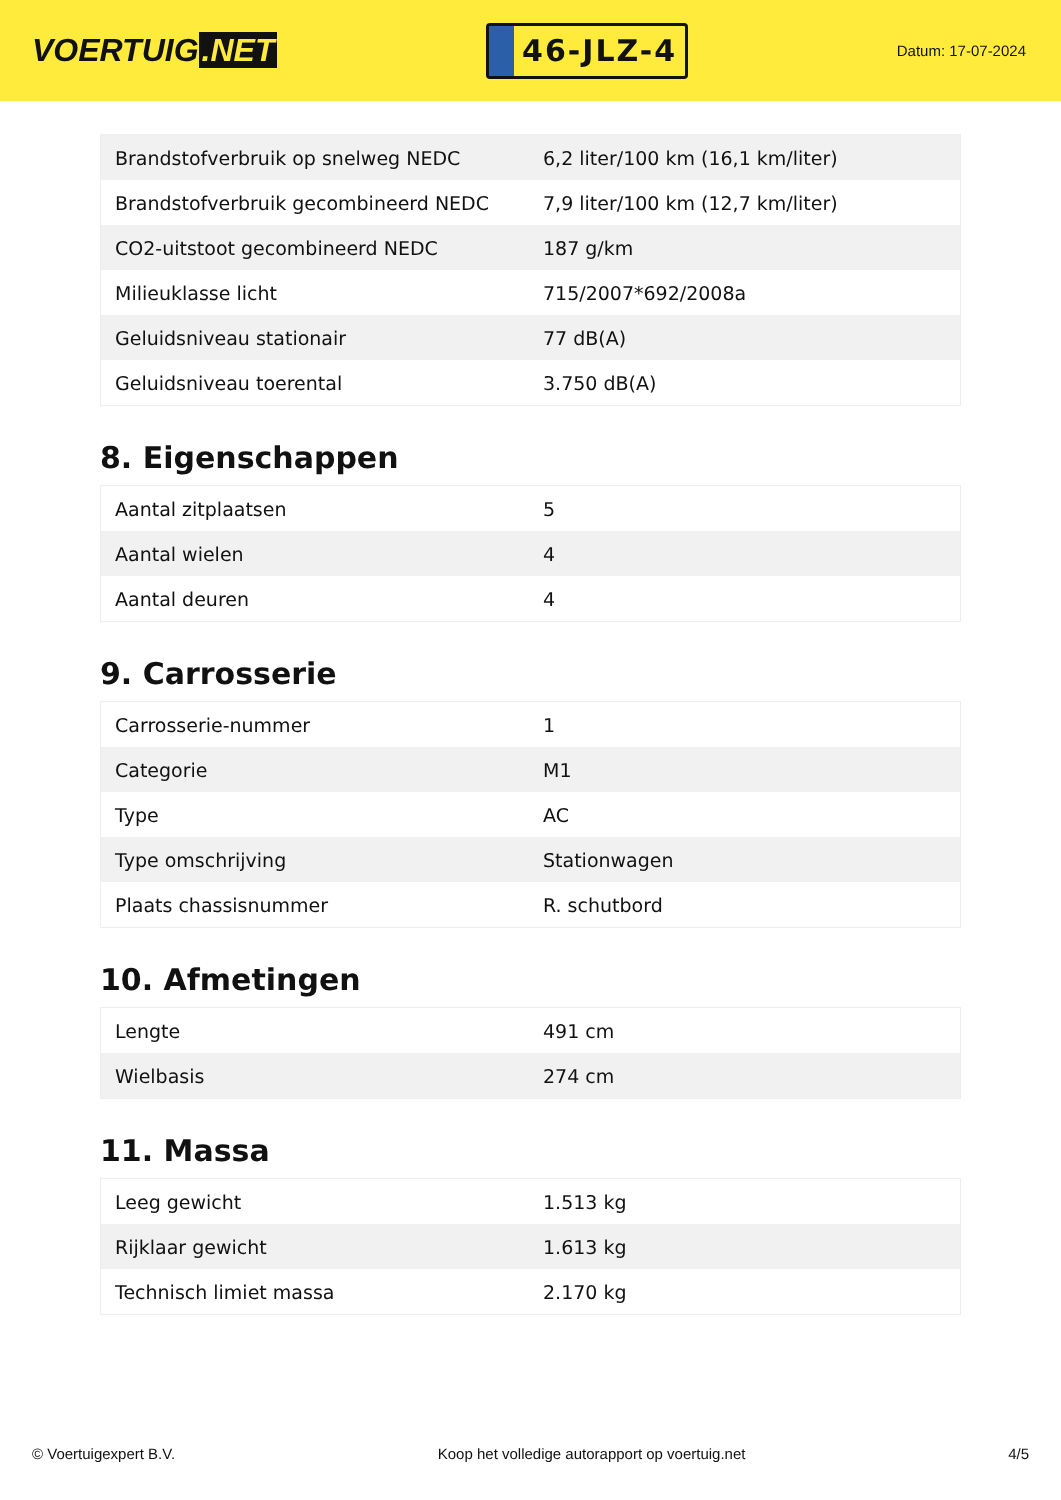VOERTUIG.NET
46-JLZ-4
Datum: 17-07-2024
| Brandstofverbruik op snelweg NEDC | 6,2 liter/100 km (16,1 km/liter) |
| Brandstofverbruik gecombineerd NEDC | 7,9 liter/100 km (12,7 km/liter) |
| CO2-uitstoot gecombineerd NEDC | 187 g/km |
| Milieuklasse licht | 715/2007*692/2008a |
| Geluidsniveau stationair | 77 dB(A) |
| Geluidsniveau toerental | 3.750 dB(A) |
8. Eigenschappen
| Aantal zitplaatsen | 5 |
| Aantal wielen | 4 |
| Aantal deuren | 4 |
9. Carrosserie
| Carrosserie-nummer | 1 |
| Categorie | M1 |
| Type | AC |
| Type omschrijving | Stationwagen |
| Plaats chassisnummer | R. schutbord |
10. Afmetingen
| Lengte | 491 cm |
| Wielbasis | 274 cm |
11. Massa
| Leeg gewicht | 1.513 kg |
| Rijklaar gewicht | 1.613 kg |
| Technisch limiet massa | 2.170 kg |
© Voertuigexpert B.V. Koop het volledige autorapport op voertuig.net 4/5